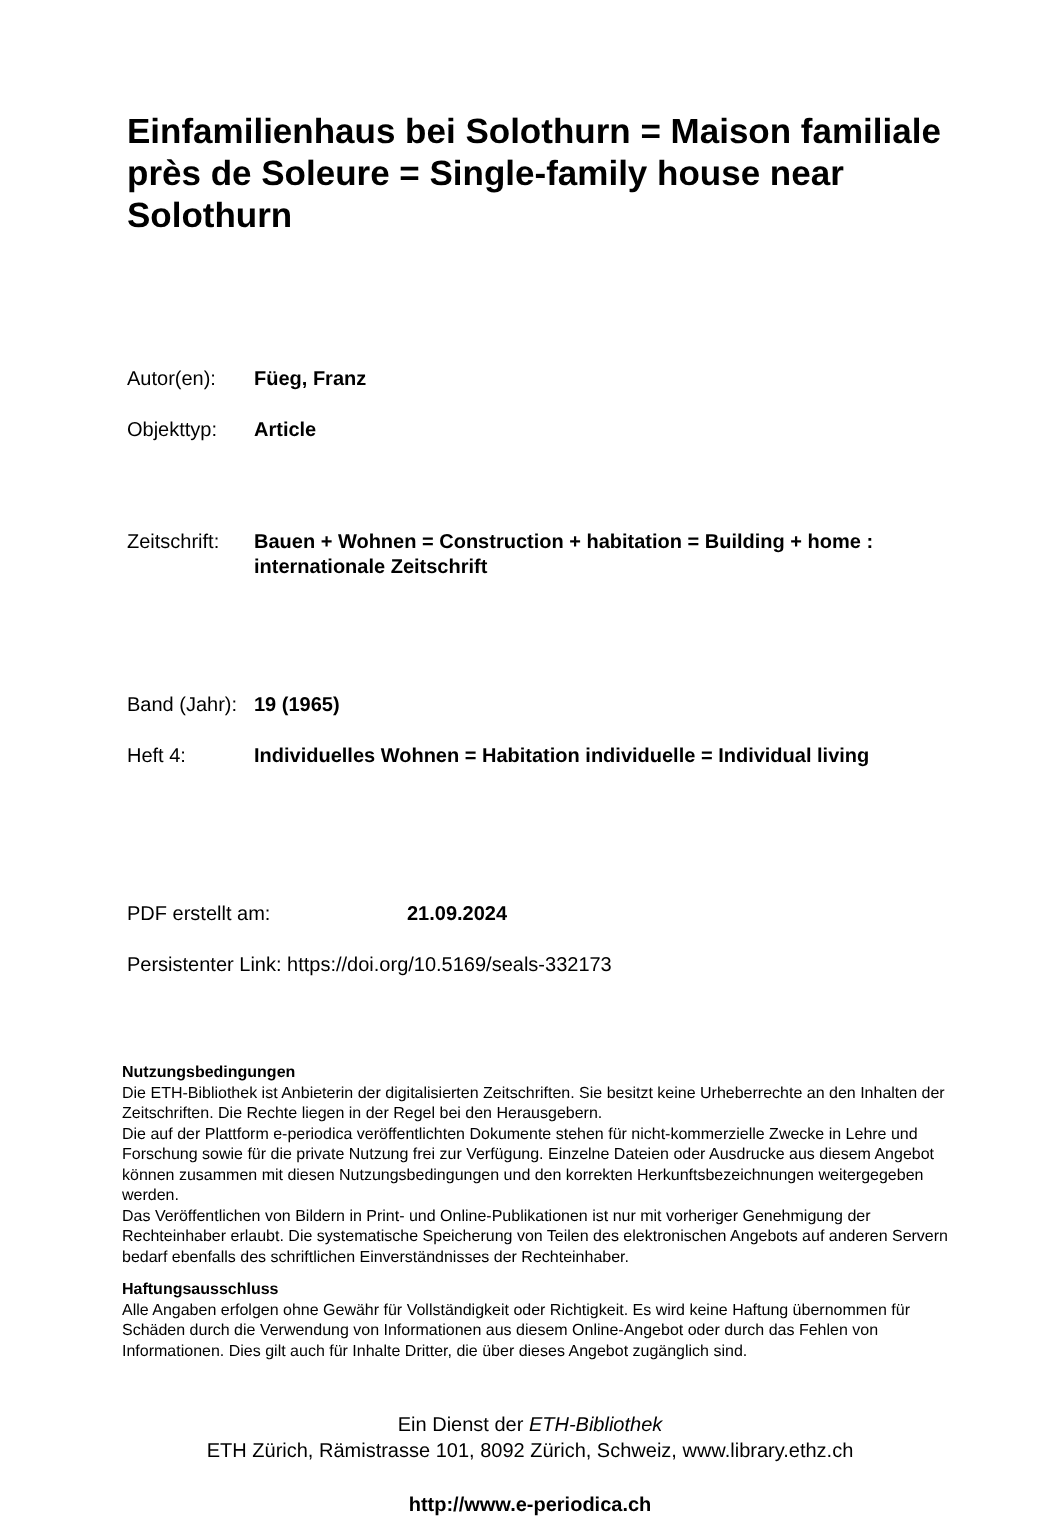Einfamilienhaus bei Solothurn = Maison familiale près de Soleure = Single-family house near Solothurn
Autor(en): Füeg, Franz
Objekttyp: Article
Zeitschrift:
Bauen + Wohnen = Construction + habitation = Building + home : internationale Zeitschrift
Band (Jahr):
19 (1965)
Heft 4: Individuelles Wohnen = Habitation individuelle = Individual living
PDF erstellt am: 21.09.2024
Persistenter Link: https://doi.org/10.5169/seals-332173
Nutzungsbedingungen
Die ETH-Bibliothek ist Anbieterin der digitalisierten Zeitschriften. Sie besitzt keine Urheberrechte an den Inhalten der Zeitschriften. Die Rechte liegen in der Regel bei den Herausgebern.
Die auf der Plattform e-periodica veröffentlichten Dokumente stehen für nicht-kommerzielle Zwecke in Lehre und Forschung sowie für die private Nutzung frei zur Verfügung. Einzelne Dateien oder Ausdrucke aus diesem Angebot können zusammen mit diesen Nutzungsbedingungen und den korrekten Herkunftsbezeichnungen weitergegeben werden.
Das Veröffentlichen von Bildern in Print- und Online-Publikationen ist nur mit vorheriger Genehmigung der Rechteinhaber erlaubt. Die systematische Speicherung von Teilen des elektronischen Angebots auf anderen Servern bedarf ebenfalls des schriftlichen Einverständnisses der Rechteinhaber.
Haftungsausschluss
Alle Angaben erfolgen ohne Gewähr für Vollständigkeit oder Richtigkeit. Es wird keine Haftung übernommen für Schäden durch die Verwendung von Informationen aus diesem Online-Angebot oder durch das Fehlen von Informationen. Dies gilt auch für Inhalte Dritter, die über dieses Angebot zugänglich sind.
Ein Dienst der ETH-Bibliothek
ETH Zürich, Rämistrasse 101, 8092 Zürich, Schweiz, www.library.ethz.ch
http://www.e-periodica.ch